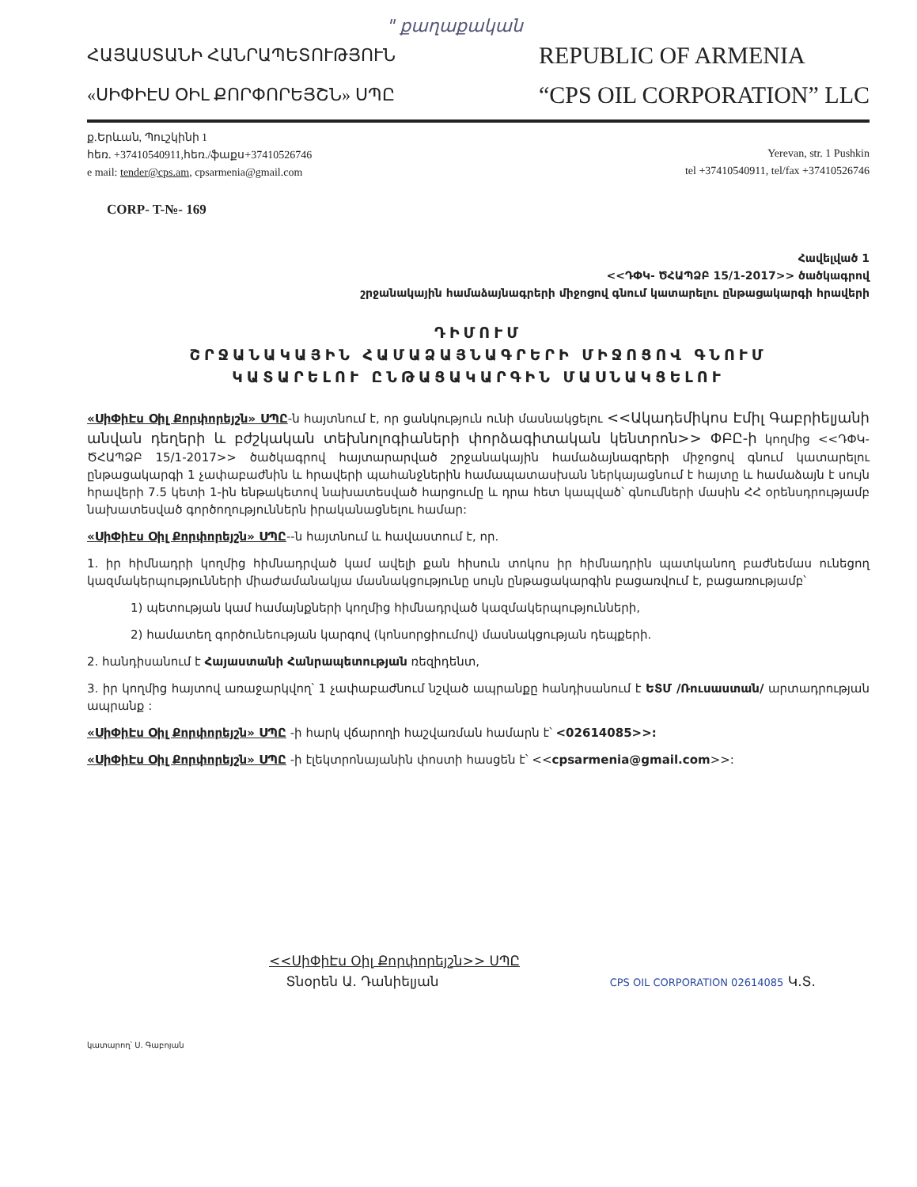" քաղաքական
ՀԱՅԱՍՏԱՆԻ ՀԱՆՐԱՊԵՏՈՒԹՅՈՒՆ
«ՍԻՓԻԷՍ ՕԻԼ ՔՈՐՓՈՐԵՅՇՆ» ՍՊԸ
REPUBLIC OF ARMENIA
“CPS OIL CORPORATION” LLC
ք.Երևան, Պուշկինի 1
հեռ. +37410540911,հեռ./ֆաքս+37410526746
e mail: tender@cps.am, cpsarmenia@gmail.com
Yerevan, str. 1 Pushkin
tel +37410540911, tel/fax +37410526746
CORP- T-№- 169
Հավելված 1
<<ԴՓԿ- ԾՀԱՊՁԲ 15/1-2017>> ծածկագրով
շրջանակային համաձայնագրերի միջոցով գնում կատարելու ընթացակարգի հրավերի
ԴԻՄՈՒՄ
ՇՐՋԱՆԱԿԱՅԻՆ ՀԱՄԱՁԱՅՆԱԳՐԵՐԻ ՄԻՋՈՑՈՎ ԳՆՈՒՄ
ԿԱՏԱՐԵԼՈՒ ԸՆԹԱՑԱԿԱՐԳԻՆ ՄԱՍՆԱԿՑԵԼՈՒ
«ՍիՓիԷս Օիլ Քորփորեյշն» ՍՊԸ-ն հայտնում է, որ ցանկություն ունի մասնակցելու <<Ակադեմիկոս Էմիլ Գաբրիելյանի անվան դեղերի և բժշկական տեխնոլոգիաների փորձագիտական կենտրոն>> ՓԲԸ-ի կողմից <<ԴՓԿ-ԾՀԱՊՁԲ 15/1-2017>> ծածկագրով հայտարարված շրջանակային համաձայնագրերի միջոցով գնում կատարելու ընթացակարգի 1 չափաբաժնին և հրավերի պահանջներին համապատասխան ներկայացնում է հայտը և համաձայն է սույն հրավերի 7.5 կետի 1-ին ենթակետով նախատեսված հարցումը և դրա հետ կապված՝ գնումների մասին ՀՀ օրենսդրությամբ նախատեսված գործողություններն իրականացնելու համար:
«ՍիՓիԷս Օիլ Քորփորեյշն» ՍՊԸ--ն հայտնում և հավաստում է, որ.
1. իր հիմնադրի կողմից հիմնադրված կամ ավելի քան հիսուն տոկոս իր հիմնադրին պատկանող բաժնեմաս ունեցող կազմակերպությունների միաժամանակյա մասնակցությունը սույն ընթացակարգին բացառվում է, բացառությամբ՝
1) պետության կամ համայնքների կողմից հիմնադրված կազմակերպությունների,
2) համատեղ գործունեության կարգով (կոնսորցիումով) մասնակցության դեպքերի.
2. հանդիսանում է Հայաստանի Հանրապետության ռեզիդենտ,
3. իր կողմից հայտով առաջարկվող՝ 1 չափաբաժնում նշված ապրանքը հանդիսանում է ԵՏՄ /Ռուսաստան/ արտադրության ապրանք :
«ՍիՓիԷս Օիլ Քորփորեյշն» ՍՊԸ -ի հարկ վճարողի հաշվառման համարն է՝ <02614085>>:
«ՍիՓիԷս Օիլ Քորփորեյշն» ՍՊԸ -ի էլեկտրոնայանին փոստի հասցեն է՝ <<cpsarmenia@gmail.com>>:
<<ՍիՓիԷս Օիլ Քորփորեյշն>> ՍՊԸ
Տնօրեն Ա. Դանիելյան CPS OIL CORPORATION 02614085 Կ.Տ.
կատարող՝ Ս. Գաբոյան